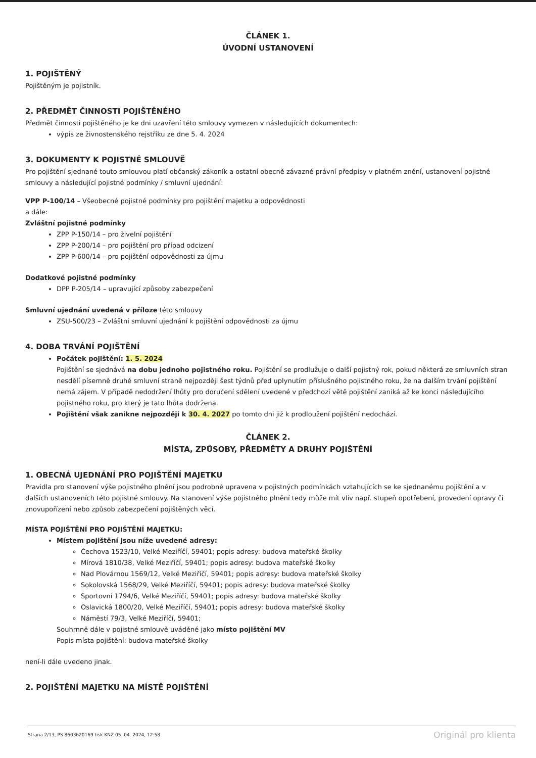ČLÁNEK 1.
ÚVODNÍ USTANOVENÍ
1. POJIŠTĚNÝ
Pojištěným je pojistník.
2. PŘEDMĚT ČINNOSTI POJIŠTĚNÉHO
Předmět činnosti pojištěného je ke dni uzavření této smlouvy vymezen v následujících dokumentech:
výpis ze živnostenského rejstříku ze dne 5. 4. 2024
3. DOKUMENTY K POJISTNÉ SMLOUVĚ
Pro pojištění sjednané touto smlouvou platí občanský zákoník a ostatní obecně závazné právní předpisy v platném znění, ustanovení pojistné smlouvy a následující pojistné podmínky / smluvní ujednání:
VPP P-100/14 – Všeobecné pojistné podmínky pro pojištění majetku a odpovědnosti
a dále:
Zvláštní pojistné podmínky
ZPP P-150/14 – pro živelní pojištění
ZPP P-200/14 – pro pojištění pro případ odcizení
ZPP P-600/14 – pro pojištění odpovědnosti za újmu
Dodatkové pojistné podmínky
DPP P-205/14 – upravující způsoby zabezpečení
Smluvní ujednání uvedená v příloze této smlouvy
ZSU-500/23 – Zvláštní smluvní ujednání k pojištění odpovědnosti za újmu
4. DOBA TRVÁNÍ POJIŠTĚNÍ
Počátek pojištění: 1. 5. 2024
Pojištění se sjednává na dobu jednoho pojistného roku. Pojištění se prodlužuje o další pojistný rok, pokud některá ze smluvních stran nesdělí písemně druhé smluvní straně nejpozději šest týdnů před uplynutím příslušného pojistného roku, že na dalším trvání pojištění nemá zájem. V případě nedodržení lhůty pro doručení sdělení uvedené v předchozí větě pojištění zaniká až ke konci následujícího pojistného roku, pro který je tato lhůta dodržena.
Pojištění však zanikne nejpozději k 30. 4. 2027 po tomto dni již k prodloužení pojištění nedochází.
ČLÁNEK 2.
MÍSTA, ZPŮSOBY, PŘEDMĚTY A DRUHY POJIŠTĚNÍ
1. OBECNÁ UJEDNÁNÍ PRO POJIŠTĚNÍ MAJETKU
Pravidla pro stanovení výše pojistného plnění jsou podrobně upravena v pojistných podmínkách vztahujících se ke sjednanému pojištění a v dalších ustanoveních této pojistné smlouvy. Na stanovení výše pojistného plnění tedy může mít vliv např. stupeň opotřebení, provedení opravy či znovupořízení nebo způsob zabezpečení pojištěných věcí.
MÍSTA POJIŠTĚNÍ PRO POJIŠTĚNÍ MAJETKU:
Místem pojištění jsou níže uvedené adresy:
Čechova 1523/10, Velké Meziříčí, 59401; popis adresy: budova mateřské školky
Mírová 1810/38, Velké Meziříčí, 59401; popis adresy: budova mateřské školky
Nad Plovárnou 1569/12, Velké Meziříčí, 59401; popis adresy: budova mateřské školky
Sokolovská 1568/29, Velké Meziříčí, 59401; popis adresy: budova mateřské školky
Sportovní 1794/6, Velké Meziříčí, 59401; popis adresy: budova mateřské školky
Oslavická 1800/20, Velké Meziříčí, 59401; popis adresy: budova mateřské školky
Náměstí 79/3, Velké Meziříčí, 59401;
Souhrnně dále v pojistné smlouvě uváděné jako místo pojištění MV
Popis místa pojištění: budova mateřské školky
není-li dále uvedeno jinak.
2. POJIŠTĚNÍ MAJETKU NA MÍSTĚ POJIŠTĚNÍ
Strana 2/13, PS 8603620169 tisk KNZ 05. 04. 2024, 12:58 Originál pro klienta